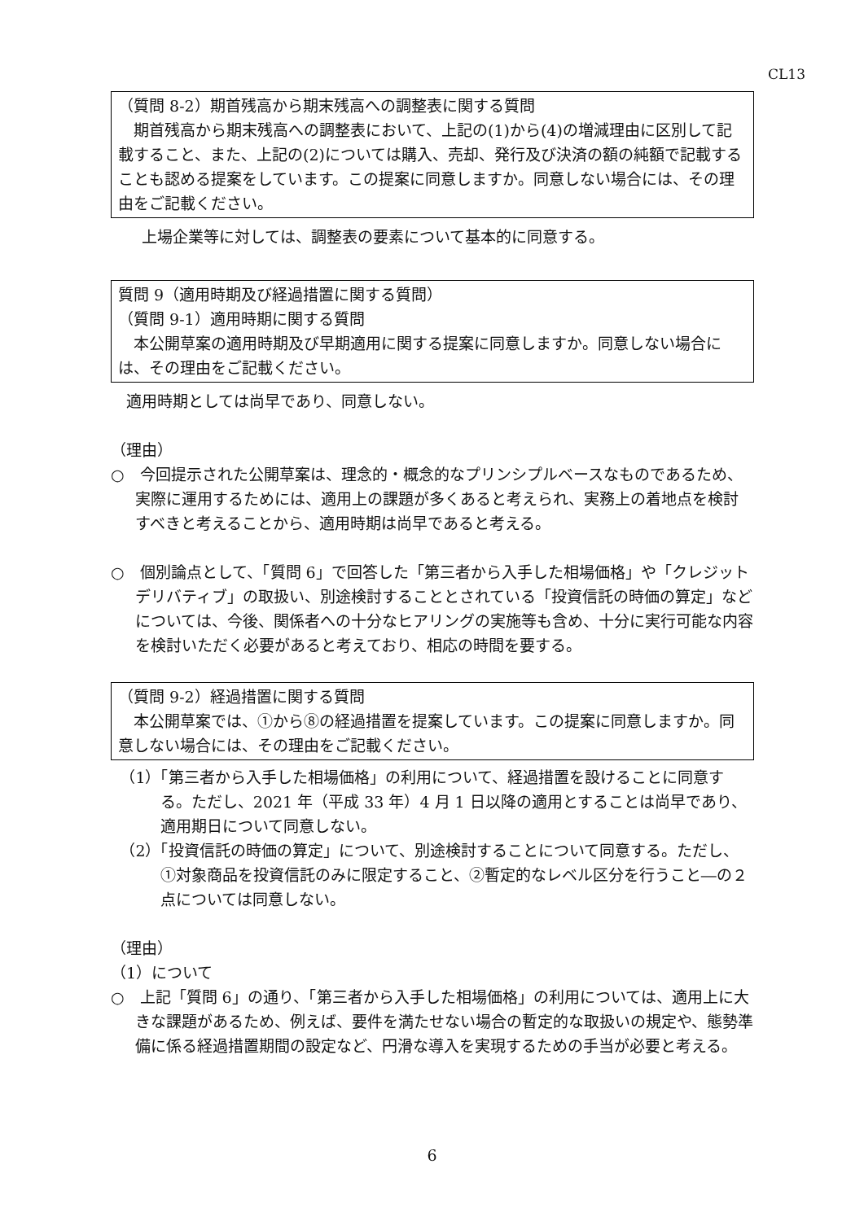CL13
（質問 8-2）期首残高から期末残高への調整表に関する質問
期首残高から期末残高への調整表において、上記の(1)から(4)の増減理由に区別して記載すること、また、上記の(2)については購入、売却、発行及び決済の額の純額で記載することも認める提案をしています。この提案に同意しますか。同意しない場合には、その理由をご記載ください。
　上場企業等に対しては、調整表の要素について基本的に同意する。
質問 9（適用時期及び経過措置に関する質問）
（質問 9-1）適用時期に関する質問
本公開草案の適用時期及び早期適用に関する提案に同意しますか。同意しない場合には、その理由をご記載ください。
　適用時期としては尚早であり、同意しない。
（理由）
○　今回提示された公開草案は、理念的・概念的なプリンシプルベースなものであるため、実際に運用するためには、適用上の課題が多くあると考えられ、実務上の着地点を検討すべきと考えることから、適用時期は尚早であると考える。
○　個別論点として、「質問 6」で回答した「第三者から入手した相場価格」や「クレジットデリバティブ」の取扱い、別途検討することとされている「投資信託の時価の算定」などについては、今後、関係者への十分なヒアリングの実施等も含め、十分に実行可能な内容を検討いただく必要があると考えており、相応の時間を要する。
（質問 9-2）経過措置に関する質問
本公開草案では、①から⑧の経過措置を提案しています。この提案に同意しますか。同意しない場合には、その理由をご記載ください。
（1）「第三者から入手した相場価格」の利用について、経過措置を設けることに同意する。ただし、2021 年（平成 33 年）4 月 1 日以降の適用とすることは尚早であり、適用期日について同意しない。
（2）「投資信託の時価の算定」について、別途検討することについて同意する。ただし、①対象商品を投資信託のみに限定すること、②暫定的なレベル区分を行うこと―の２点については同意しない。
（理由）
（1）について
○　上記「質問 6」の通り、「第三者から入手した相場価格」の利用については、適用上に大きな課題があるため、例えば、要件を満たせない場合の暫定的な取扱いの規定や、態勢準備に係る経過措置期間の設定など、円滑な導入を実現するための手当が必要と考える。
6